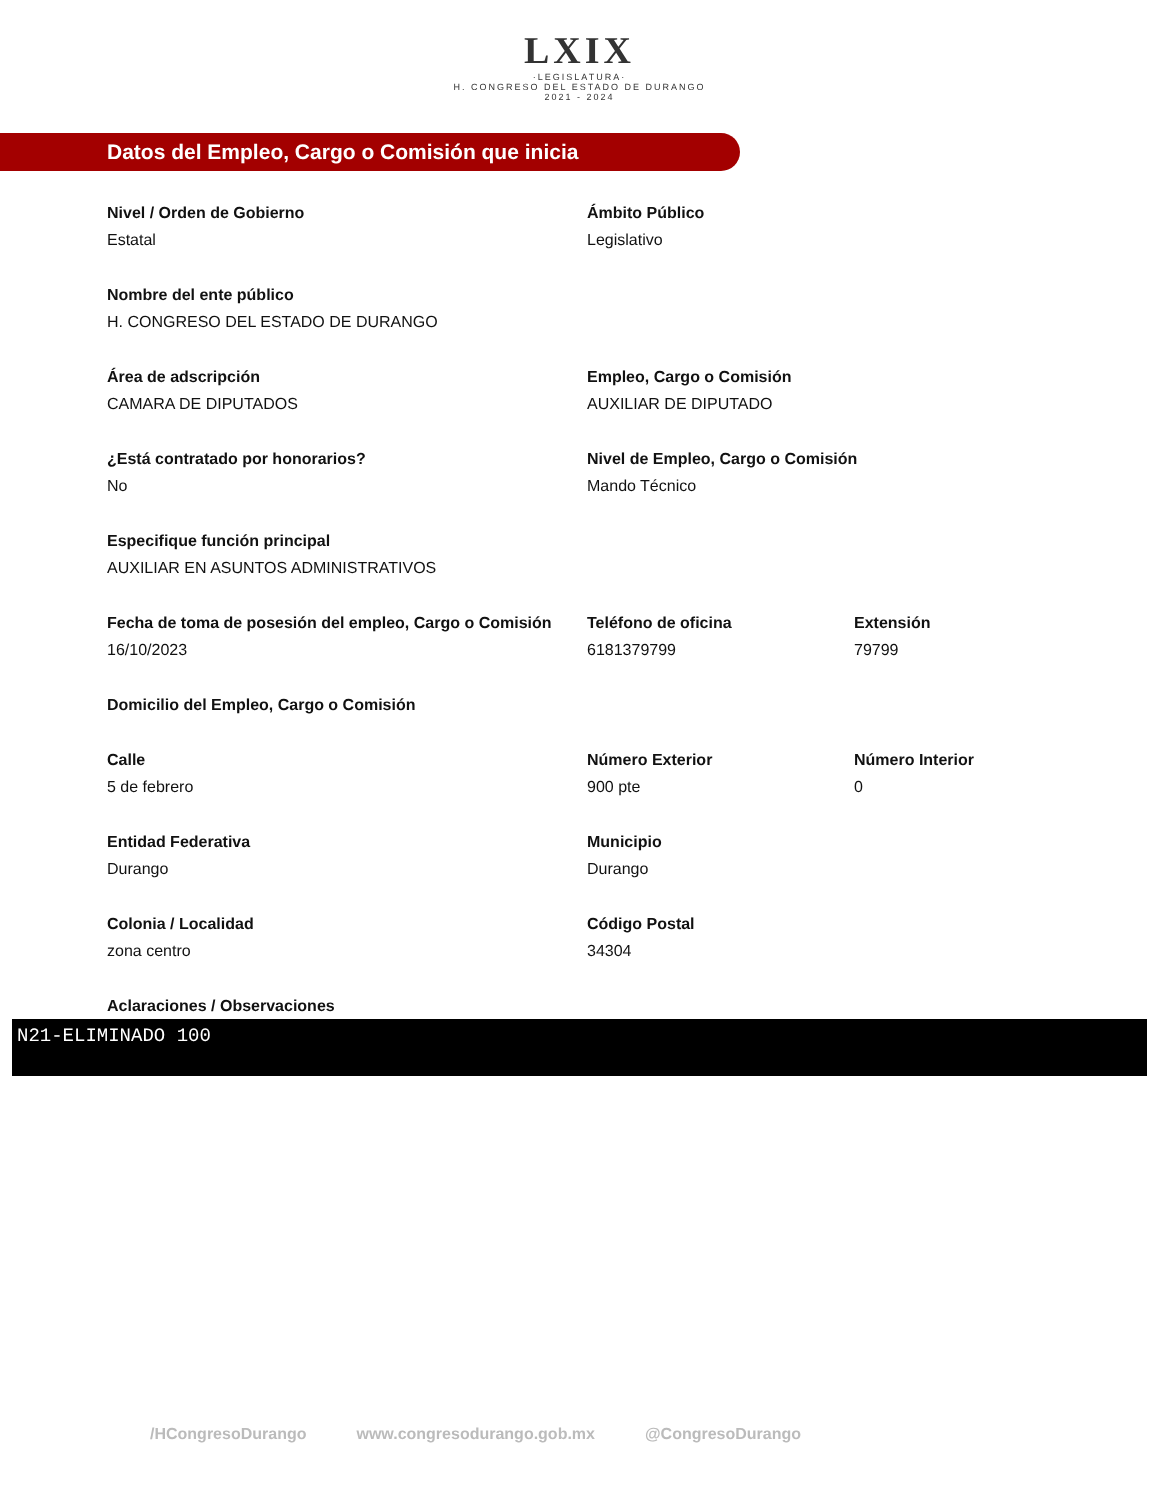LXIX
·LEGISLATURA·
H. CONGRESO DEL ESTADO DE DURANGO
2021 - 2024
Datos del Empleo, Cargo o Comisión que inicia
Nivel / Orden de Gobierno
Estatal
Ámbito Público
Legislativo
Nombre del ente público
H. CONGRESO DEL ESTADO DE DURANGO
Área de adscripción
CAMARA DE DIPUTADOS
Empleo, Cargo o Comisión
AUXILIAR DE DIPUTADO
¿Está contratado por honorarios?
No
Nivel de Empleo, Cargo o Comisión
Mando Técnico
Especifique función principal
AUXILIAR EN ASUNTOS ADMINISTRATIVOS
Fecha de toma de posesión del empleo, Cargo o Comisión
16/10/2023
Teléfono de oficina
6181379799
Extensión
79799
Domicilio del Empleo, Cargo o Comisión
Calle
5 de febrero
Número Exterior
900 pte
Número Interior
0
Entidad Federativa
Durango
Municipio
Durango
Colonia / Localidad
zona centro
Código Postal
34304
Aclaraciones / Observaciones
N21-ELIMINADO 100
/HCongresoDurango www.congresodurango.gob.mx @CongresoDurango